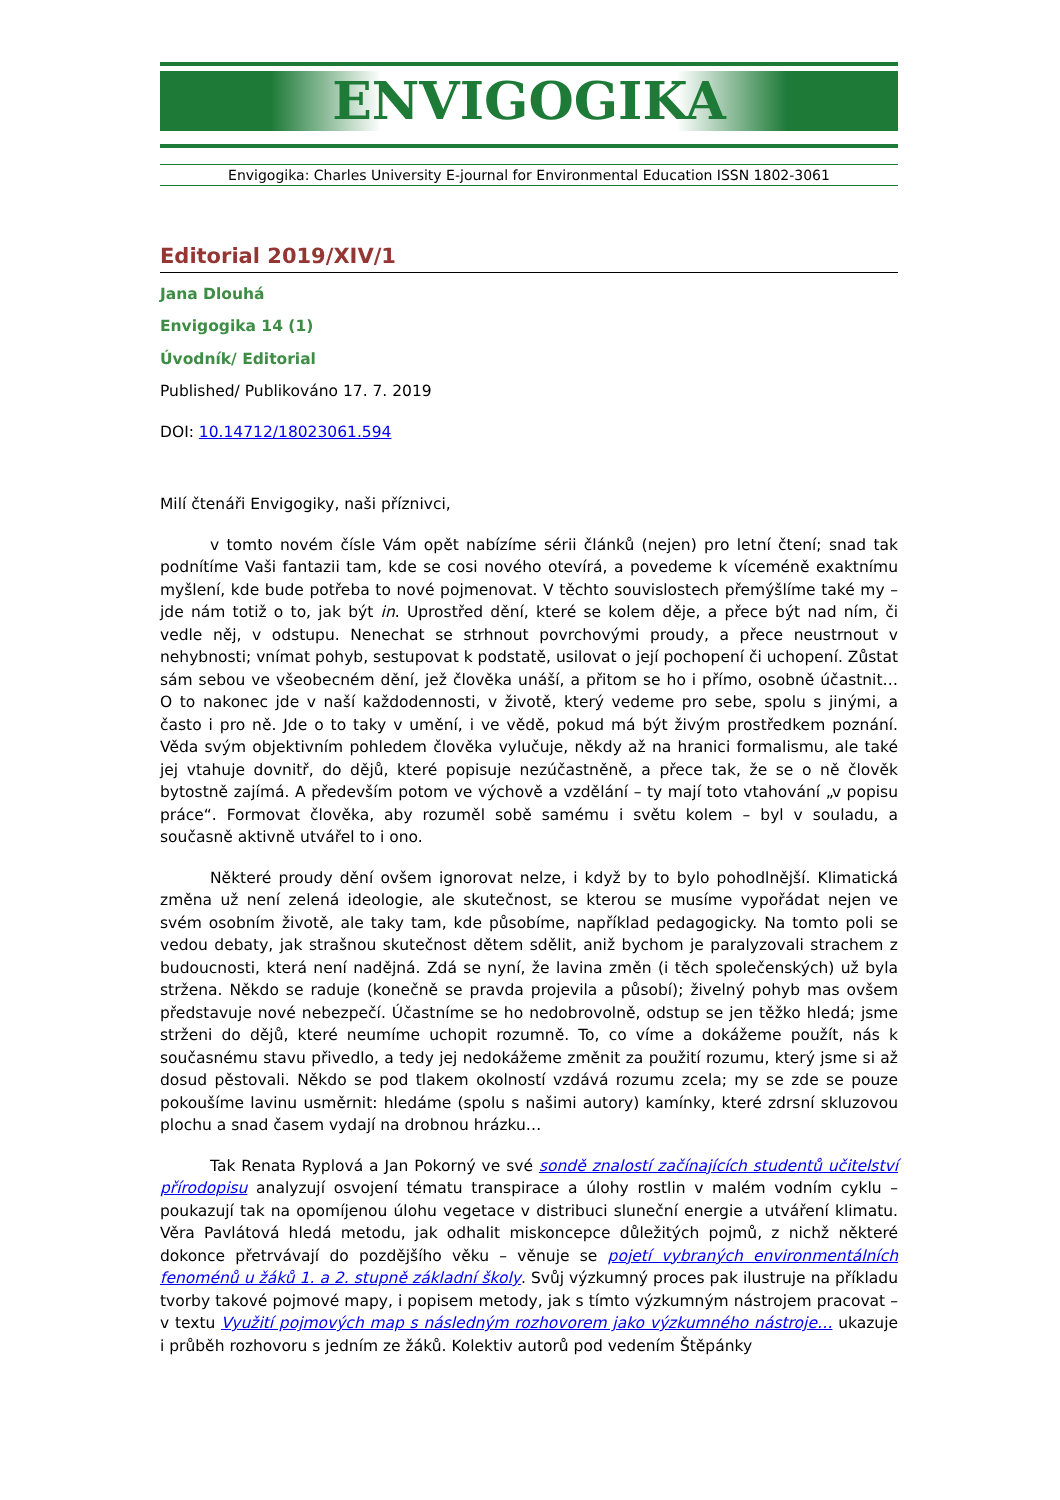ENVIGOGIKA
Envigogika: Charles University E-journal for Environmental Education ISSN 1802-3061
Editorial 2019/XIV/1
Jana Dlouhá
Envigogika 14 (1)
Úvodník/ Editorial
Published/ Publikováno 17. 7. 2019
DOI: 10.14712/18023061.594
Milí čtenáři Envigogiky, naši příznivci,
v tomto novém čísle Vám opět nabízíme sérii článků (nejen) pro letní čtení; snad tak podnítíme Vaši fantazii tam, kde se cosi nového otevírá, a povedeme k víceméně exaktnímu myšlení, kde bude potřeba to nové pojmenovat. V těchto souvislostech přemýšlíme také my – jde nám totiž o to, jak být in. Uprostřed dění, které se kolem děje, a přece být nad ním, či vedle něj, v odstupu. Nenechat se strhnout povrchovými proudy, a přece neustrnout v nehybnosti; vnímat pohyb, sestupovat k podstatě, usilovat o její pochopení či uchopení. Zůstat sám sebou ve všeobecném dění, jež člověka unáší, a přitom se ho i přímo, osobně účastnit… O to nakonec jde v naší každodennosti, v životě, který vedeme pro sebe, spolu s jinými, a často i pro ně. Jde o to taky v umění, i ve vědě, pokud má být živým prostředkem poznání. Věda svým objektivním pohledem člověka vylučuje, někdy až na hranici formalismu, ale také jej vtahuje dovnitř, do dějů, které popisuje nezúčastněně, a přece tak, že se o ně člověk bytostně zajímá. A především potom ve výchově a vzdělání – ty mají toto vtahování „v popisu práce“. Formovat člověka, aby rozuměl sobě samému i světu kolem – byl v souladu, a současně aktivně utvářel to i ono.
Některé proudy dění ovšem ignorovat nelze, i když by to bylo pohodlnější. Klimatická změna už není zelená ideologie, ale skutečnost, se kterou se musíme vypořádat nejen ve svém osobním životě, ale taky tam, kde působíme, například pedagogicky. Na tomto poli se vedou debaty, jak strašnou skutečnost dětem sdělit, aniž bychom je paralyzovali strachem z budoucnosti, která není nadějná. Zdá se nyní, že lavina změn (i těch společenských) už byla stržena. Někdo se raduje (konečně se pravda projevila a působí); živelný pohyb mas ovšem představuje nové nebezpečí. Účastníme se ho nedobrovolně, odstup se jen těžko hledá; jsme strženi do dějů, které neumíme uchopit rozumně. To, co víme a dokážeme použít, nás k současnému stavu přivedlo, a tedy jej nedokážeme změnit za použití rozumu, který jsme si až dosud pěstovali. Někdo se pod tlakem okolností vzdává rozumu zcela; my se zde se pouze pokoušíme lavinu usměrnit: hledáme (spolu s našimi autory) kamínky, které zdrsní skluzovou plochu a snad časem vydají na drobnou hrázku…
Tak Renata Ryplová a Jan Pokorný ve své sondě znalostí začínajících studentů učitelství přírodopisu analyzují osvojení tématu transpirace a úlohy rostlin v malém vodním cyklu – poukazují tak na opomíjenou úlohu vegetace v distribuci sluneční energie a utváření klimatu. Věra Pavlátová hledá metodu, jak odhalit miskoncepce důležitých pojmů, z nichž některé dokonce přetrvávají do pozdějšího věku – věnuje se pojetí vybraných environmentálních fenoménů u žáků 1. a 2. stupně základní školy. Svůj výzkumný proces pak ilustruje na příkladu tvorby takové pojmové mapy, i popisem metody, jak s tímto výzkumným nástrojem pracovat – v textu Využití pojmových map s následným rozhovorem jako výzkumného nástroje… ukazuje i průběh rozhovoru s jedním ze žáků. Kolektiv autorů pod vedením Štěpánky